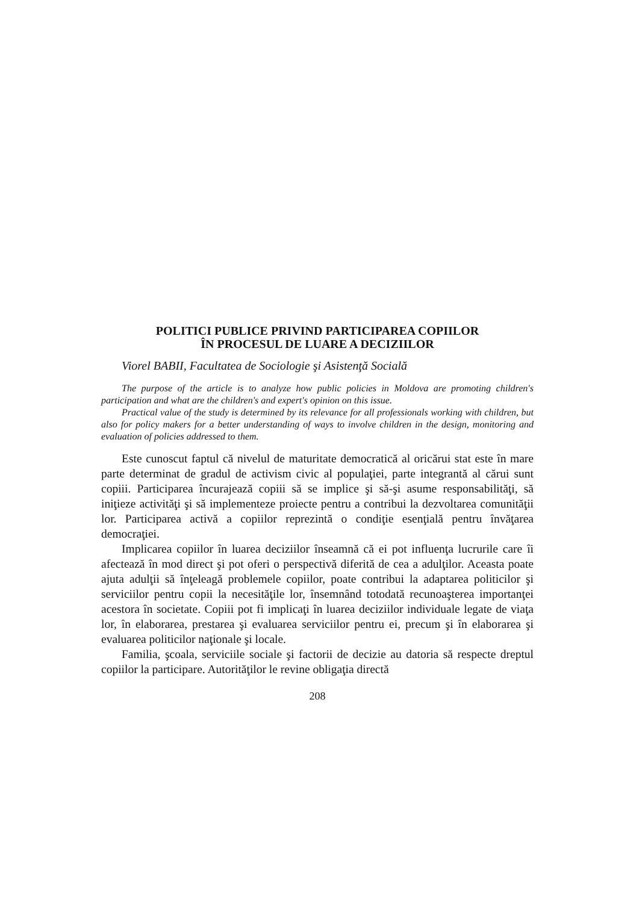POLITICI PUBLICE PRIVIND PARTICIPAREA COPIILOR
ÎN PROCESUL DE LUARE A DECIZIILOR
Viorel BABII, Facultatea de Sociologie şi Asistenţă Socială
The purpose of the article is to analyze how public policies in Moldova are promoting children's participation and what are the children's and expert's opinion on this issue.
Practical value of the study is determined by its relevance for all professionals working with children, but also for policy makers for a better understanding of ways to involve children in the design, monitoring and evaluation of policies addressed to them.
Este cunoscut faptul că nivelul de maturitate democratică al oricărui stat este în mare parte determinat de gradul de activism civic al populaţiei, parte integrantă al cărui sunt copiii. Participarea încurajează copiii să se implice şi să-şi asume responsabilităţi, să iniţieze activităţi şi să implementeze proiecte pentru a contribui la dezvoltarea comunităţii lor. Participarea activă a copiilor reprezintă o condiţie esenţială pentru învăţarea democraţiei.
Implicarea copiilor în luarea deciziilor înseamnă că ei pot influenţa lucrurile care îi afectează în mod direct şi pot oferi o perspectivă diferită de cea a adulţilor. Aceasta poate ajuta adulţii să înţeleagă problemele copiilor, poate contribui la adaptarea politicilor şi serviciilor pentru copii la necesităţile lor, însemnând totodată recunoaşterea importanţei acestora în societate. Copiii pot fi implicaţi în luarea deciziilor individuale legate de viaţa lor, în elaborarea, prestarea şi evaluarea serviciilor pentru ei, precum şi în elaborarea şi evaluarea politicilor naţionale şi locale.
Familia, şcoala, serviciile sociale şi factorii de decizie au datoria să respecte dreptul copiilor la participare. Autorităţilor le revine obligaţia directă
208